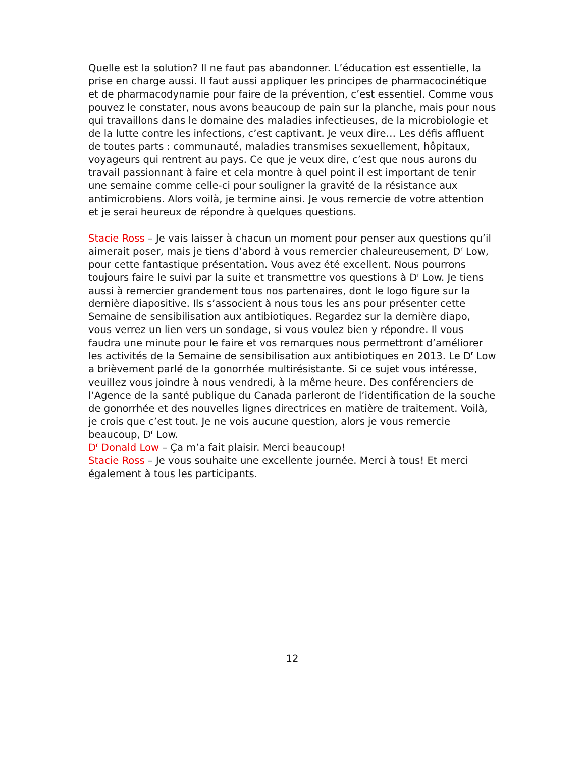Quelle est la solution? Il ne faut pas abandonner. L’éducation est essentielle, la prise en charge aussi. Il faut aussi appliquer les principes de pharmacocinétique et de pharmacodynamie pour faire de la prévention, c’est essentiel. Comme vous pouvez le constater, nous avons beaucoup de pain sur la planche, mais pour nous qui travaillons dans le domaine des maladies infectieuses, de la microbiologie et de la lutte contre les infections, c’est captivant. Je veux dire… Les défis affluent de toutes parts : communauté, maladies transmises sexuellement, hôpitaux, voyageurs qui rentrent au pays. Ce que je veux dire, c’est que nous aurons du travail passionnant à faire et cela montre à quel point il est important de tenir une semaine comme celle-ci pour souligner la gravité de la résistance aux antimicrobiens. Alors voilà, je termine ainsi. Je vous remercie de votre attention et je serai heureux de répondre à quelques questions.
Stacie Ross – Je vais laisser à chacun un moment pour penser aux questions qu’il aimerait poser, mais je tiens d’abord à vous remercier chaleureusement, D<sup>r</sup> Low, pour cette fantastique présentation. Vous avez été excellent. Nous pourrons toujours faire le suivi par la suite et transmettre vos questions à D<sup>r</sup> Low. Je tiens aussi à remercier grandement tous nos partenaires, dont le logo figure sur la dernière diapositive. Ils s’associent à nous tous les ans pour présenter cette Semaine de sensibilisation aux antibiotiques. Regardez sur la dernière diapo, vous verrez un lien vers un sondage, si vous voulez bien y répondre. Il vous faudra une minute pour le faire et vos remarques nous permettront d’améliorer les activités de la Semaine de sensibilisation aux antibiotiques en 2013. Le D<sup>r</sup> Low a brièvement parlé de la gonorrhée multirésistante. Si ce sujet vous intéresse, veuillez vous joindre à nous vendredi, à la même heure. Des conférenciers de l’Agence de la santé publique du Canada parleront de l’identification de la souche de gonorrhée et des nouvelles lignes directrices en matière de traitement. Voilà, je crois que c’est tout. Je ne vois aucune question, alors je vous remercie beaucoup, D<sup>r</sup> Low.
D<sup>r</sup> Donald Low – Ça m’a fait plaisir. Merci beaucoup!
Stacie Ross – Je vous souhaite une excellente journée. Merci à tous! Et merci également à tous les participants.
12